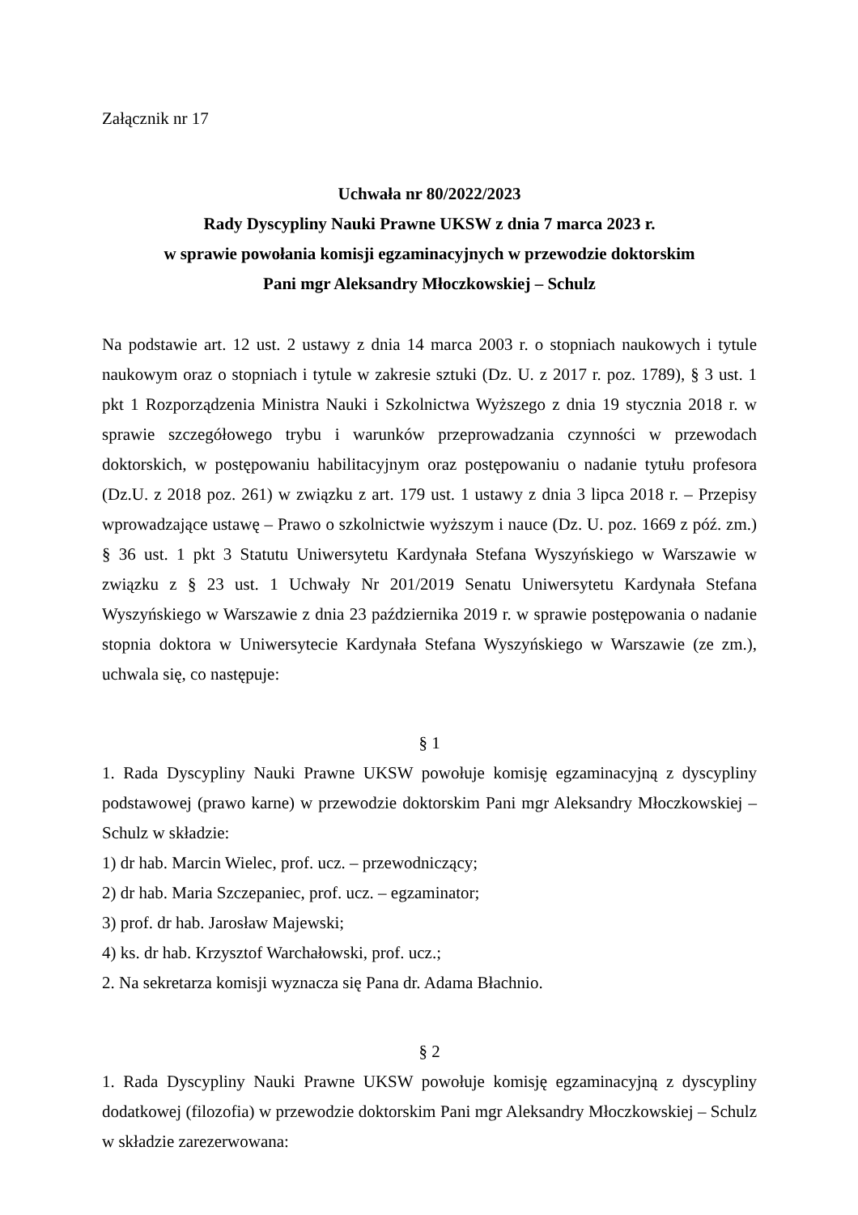Załącznik nr 17
Uchwała nr 80/2022/2023
Rady Dyscypliny Nauki Prawne UKSW z dnia 7 marca 2023 r.
w sprawie powołania komisji egzaminacyjnych w przewodzie doktorskim
Pani mgr Aleksandry Młoczkowskiej – Schulz
Na podstawie art. 12 ust. 2 ustawy z dnia 14 marca 2003 r. o stopniach naukowych i tytule naukowym oraz o stopniach i tytule w zakresie sztuki (Dz. U. z 2017 r. poz. 1789), § 3 ust. 1 pkt 1 Rozporządzenia Ministra Nauki i Szkolnictwa Wyższego z dnia 19 stycznia 2018 r. w sprawie szczegółowego trybu i warunków przeprowadzania czynności w przewodach doktorskich, w postępowaniu habilitacyjnym oraz postępowaniu o nadanie tytułu profesora (Dz.U. z 2018 poz. 261) w związku z art. 179 ust. 1 ustawy z dnia 3 lipca 2018 r. – Przepisy wprowadzające ustawę – Prawo o szkolnictwie wyższym i nauce (Dz. U. poz. 1669 z póź. zm.) § 36 ust. 1 pkt 3 Statutu Uniwersytetu Kardynała Stefana Wyszyńskiego w Warszawie w związku z § 23 ust. 1 Uchwały Nr 201/2019 Senatu Uniwersytetu Kardynała Stefana Wyszyńskiego w Warszawie z dnia 23 października 2019 r. w sprawie postępowania o nadanie stopnia doktora w Uniwersytecie Kardynała Stefana Wyszyńskiego w Warszawie (ze zm.), uchwala się, co następuje:
§ 1
1. Rada Dyscypliny Nauki Prawne UKSW powołuje komisję egzaminacyjną z dyscypliny podstawowej (prawo karne) w przewodzie doktorskim Pani mgr Aleksandry Młoczkowskiej – Schulz w składzie:
1) dr hab. Marcin Wielec, prof. ucz. – przewodniczący;
2) dr hab. Maria Szczepaniec, prof. ucz. – egzaminator;
3) prof. dr hab. Jarosław Majewski;
4) ks. dr hab. Krzysztof Warchałowski, prof. ucz.;
2. Na sekretarza komisji wyznacza się Pana dr. Adama Błachnio.
§ 2
1. Rada Dyscypliny Nauki Prawne UKSW powołuje komisję egzaminacyjną z dyscypliny dodatkowej (filozofia) w przewodzie doktorskim Pani mgr Aleksandry Młoczkowskiej – Schulz w składzie zarezerwowana: